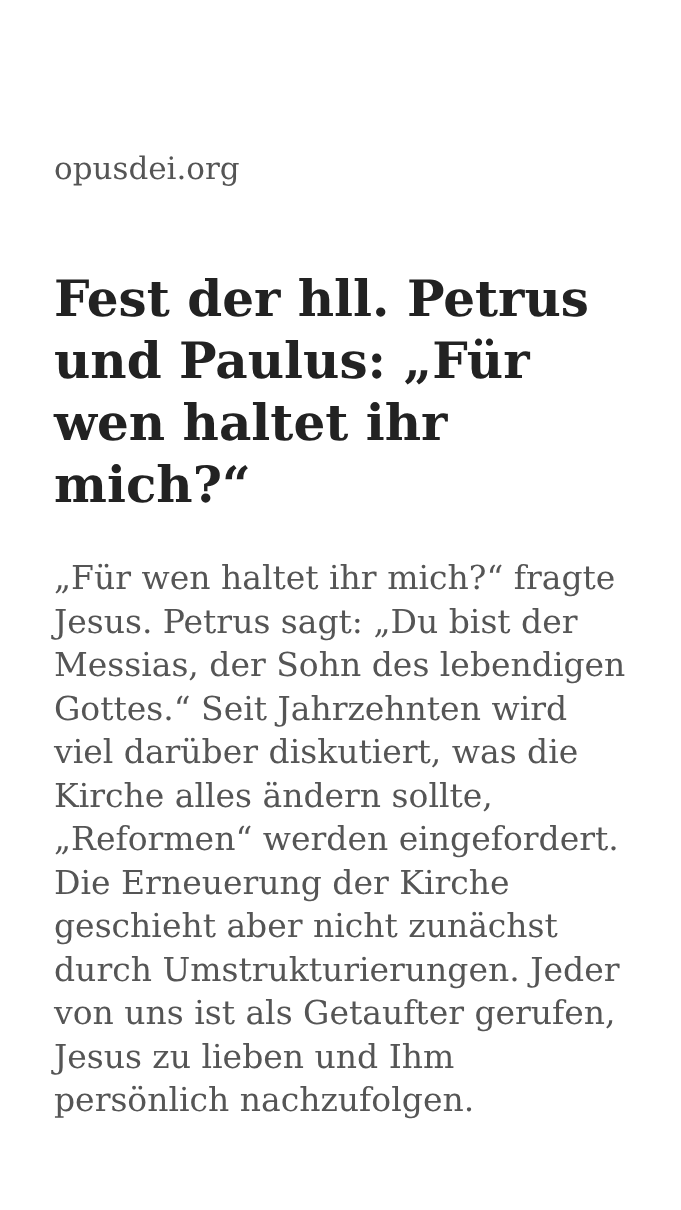opusdei.org
Fest der hll. Petrus und Paulus: „Für wen haltet ihr mich?“
„Für wen haltet ihr mich?“ fragte Jesus. Petrus sagt: „Du bist der Messias, der Sohn des lebendigen Gottes.“ Seit Jahrzehnten wird viel darüber diskutiert, was die Kirche alles ändern sollte, „Reformen“ werden eingefordert. Die Erneuerung der Kirche geschieht aber nicht zunächst durch Umstrukturierungen. Jeder von uns ist als Getaufter gerufen, Jesus zu lieben und Ihm persönlich nachzufolgen.